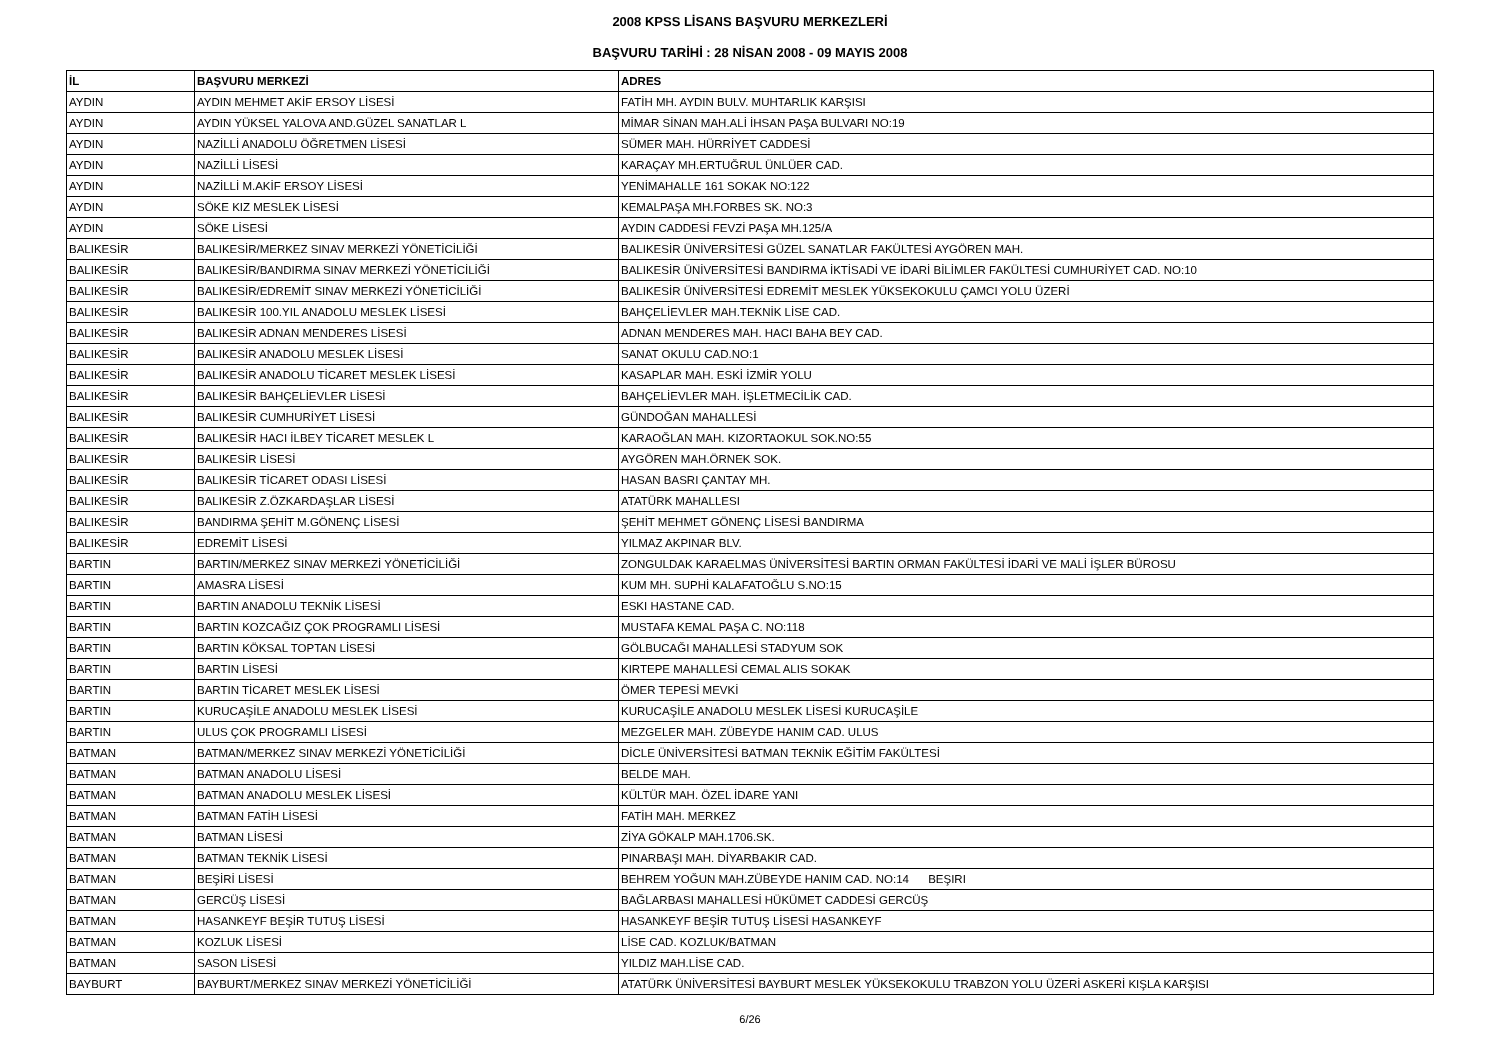2008 KPSS LİSANS BAŞVURU MERKEZLERİ
BAŞVURU TARİHİ : 28 NİSAN 2008 - 09 MAYIS 2008
| İL | BAŞVURU MERKEZİ | ADRES |
| --- | --- | --- |
| AYDIN | AYDIN MEHMET AKİF ERSOY LİSESİ | FATİH MH. AYDIN BULV. MUHTARLIK KARŞISI |
| AYDIN | AYDIN YÜKSEL YALOVA AND.GÜZEL SANATLAR L | MİMAR SİNAN MAH.ALİ İHSAN PAŞA BULVARI NO:19 |
| AYDIN | NAZİLLİ ANADOLU ÖĞRETMEN LİSESİ | SÜMER MAH. HÜRRİYET CADDESİ |
| AYDIN | NAZİLLİ LİSESİ | KARAÇAY MH.ERTUĞRUL ÜNLÜER CAD. |
| AYDIN | NAZİLLİ M.AKİF ERSOY LİSESİ | YENİMAHALLE 161 SOKAK NO:122 |
| AYDIN | SÖKE KIZ MESLEK LİSESİ | KEMALPAŞA MH.FORBES SK. NO:3 |
| AYDIN | SÖKE LİSESİ | AYDIN CADDESİ FEVZİ PAŞA MH.125/A |
| BALIKESİR | BALIKESİR/MERKEZ SINAV MERKEZİ YÖNETİCİLİĞİ | BALIKESİR ÜNİVERSİTESİ GÜZEL SANATLAR FAKÜLTESİ AYGÖREN MAH. |
| BALIKESİR | BALIKESİR/BANDIRMA SINAV MERKEZİ YÖNETİCİLİĞİ | BALIKESİR ÜNİVERSİTESİ BANDIRMA İKTİSADİ VE İDARİ BİLİMLER FAKÜLTESİ CUMHURİYET CAD. NO:10 |
| BALIKESİR | BALIKESİR/EDREMİT SINAV MERKEZİ YÖNETİCİLİĞİ | BALIKESİR ÜNİVERSİTESİ EDREMİT MESLEK YÜKSEKOKULU ÇAMCI YOLU ÜZERİ |
| BALIKESİR | BALIKESİR 100.YIL ANADOLU MESLEK LİSESİ | BAHÇELİEVLER MAH.TEKNİK LİSE CAD. |
| BALIKESİR | BALIKESİR ADNAN MENDERES LİSESİ | ADNAN MENDERES MAH. HACI BAHA BEY CAD. |
| BALIKESİR | BALIKESİR ANADOLU MESLEK LİSESİ | SANAT OKULU CAD.NO:1 |
| BALIKESİR | BALIKESİR ANADOLU TİCARET MESLEK LİSESİ | KASAPLAR MAH. ESKİ İZMİR YOLU |
| BALIKESİR | BALIKESİR BAHÇELİEVLER LİSESİ | BAHÇELİEVLER MAH. İŞLETMECİLİK CAD. |
| BALIKESİR | BALIKESİR CUMHURİYET LİSESİ | GÜNDOĞAN MAHALLESİ |
| BALIKESİR | BALIKESİR HACI İLBEY TİCARET MESLEK L | KARAOĞLAN MAH. KIZORTAOKUL SOK.NO:55 |
| BALIKESİR | BALIKESİR LİSESİ | AYGÖREN MAH.ÖRNEK SOK. |
| BALIKESİR | BALIKESİR TİCARET ODASI LİSESİ | HASAN BASRI ÇANTAY MH. |
| BALIKESİR | BALIKESİR Z.ÖZKARDAŞLAR LİSESİ | ATATÜRK MAHALLESI |
| BALIKESİR | BANDIRMA ŞEHİT M.GÖNENÇ LİSESİ | ŞEHİT MEHMET GÖNENÇ LİSESİ BANDIRMA |
| BALIKESİR | EDREMİT LİSESİ | YILMAZ AKPINAR BLV. |
| BARTIN | BARTIN/MERKEZ SINAV MERKEZİ YÖNETİCİLİĞİ | ZONGULDAK KARAELMAS ÜNİVERSİTESİ BARTIN ORMAN FAKÜLTESİ İDARİ VE MALİ İŞLER BÜROSU |
| BARTIN | AMASRA LİSESİ | KUM MH. SUPHİ KALAFATOĞLU S.NO:15 |
| BARTIN | BARTIN ANADOLU TEKNİK LİSESİ | ESKI HASTANE CAD. |
| BARTIN | BARTIN KOZCAĞIZ ÇOK PROGRAMLI LİSESİ | MUSTAFA KEMAL PAŞA C. NO:118 |
| BARTIN | BARTIN KÖKSAL TOPTAN LİSESİ | GÖLBUCAĞI MAHALLESİ STADYUM SOK |
| BARTIN | BARTIN LİSESİ | KIRTEPE MAHALLESİ CEMAL ALIS SOKAK |
| BARTIN | BARTIN TİCARET MESLEK LİSESİ | ÖMER TEPESİ MEVKİ |
| BARTIN | KURUCAŞİLE ANADOLU MESLEK LİSESİ | KURUCAŞİLE ANADOLU MESLEK LİSESİ KURUCAŞİLE |
| BARTIN | ULUS ÇOK PROGRAMLI LİSESİ | MEZGELER MAH. ZÜBEYDE HANIM CAD. ULUS |
| BATMAN | BATMAN/MERKEZ SINAV MERKEZİ YÖNETİCİLİĞİ | DİCLE ÜNİVERSİTESİ BATMAN TEKNİK EĞİTİM FAKÜLTESİ |
| BATMAN | BATMAN ANADOLU LİSESİ | BELDE MAH. |
| BATMAN | BATMAN ANADOLU MESLEK LİSESİ | KÜLTÜR MAH. ÖZEL İDARE YANI |
| BATMAN | BATMAN FATİH LİSESİ | FATİH MAH. MERKEZ |
| BATMAN | BATMAN LİSESİ | ZİYA GÖKALP MAH.1706.SK. |
| BATMAN | BATMAN TEKNİK LİSESİ | PINARBAŞI MAH. DİYARBAKIR CAD. |
| BATMAN | BEŞİRİ LİSESİ | BEHREM YOĞUN MAH.ZÜBEYDE HANIM CAD. NO:14 BEŞIRI |
| BATMAN | GERCÜŞ LİSESİ | BAĞLARBASI MAHALLESİ HÜKÜMET CADDESİ GERCÜŞ |
| BATMAN | HASANKEYF BEŞİR TUTUŞ LİSESİ | HASANKEYF BEŞİR TUTUŞ LİSESİ HASANKEYF |
| BATMAN | KOZLUK LİSESİ | LİSE CAD. KOZLUK/BATMAN |
| BATMAN | SASON LİSESİ | YILDIZ MAH.LİSE CAD. |
| BAYBURT | BAYBURT/MERKEZ SINAV MERKEZİ YÖNETİCİLİĞİ | ATATÜRK ÜNİVERSİTESİ BAYBURT MESLEK YÜKSEKOKULU TRABZON YOLU ÜZERİ ASKERİ KIŞLA KARŞISI |
6/26